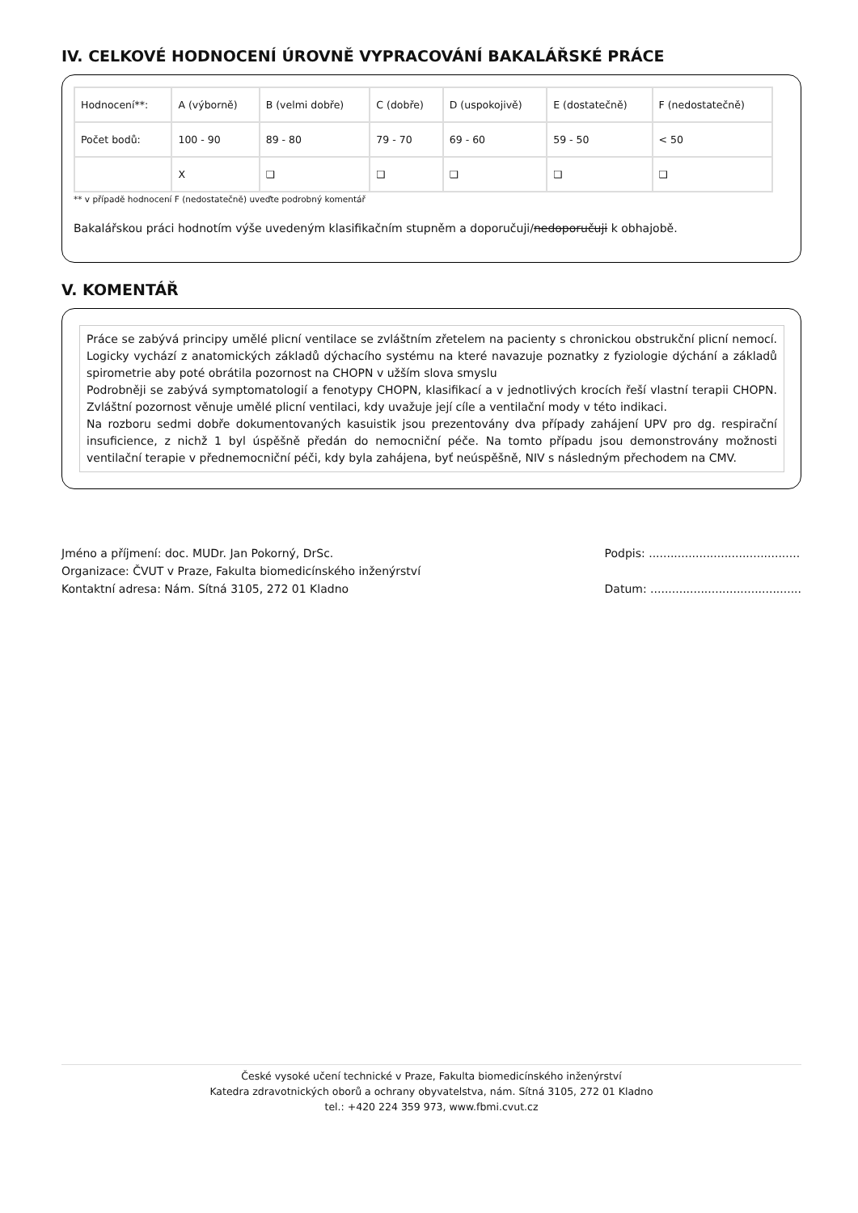IV. CELKOVÉ HODNOCENÍ ÚROVNĚ VYPRACOVÁNÍ BAKALÁŘSKÉ PRÁCE
| Hodnocení**: | A (výborně) | B (velmi dobře) | C (dobře) | D (uspokojivě) | E (dostatečně) | F (nedostatečně) |
| Počet bodů: | 100 - 90 | 89 - 80 | 79 - 70 | 69 - 60 | 59 - 50 | < 50 |
| | X | ❑ | ❑ | ❑ | ❑ | ❑ |
** v případě hodnocení F (nedostatečně) uveďte podrobný komentář
Bakalářskou práci hodnotím výše uvedeným klasifikačním stupněm a doporučuji/nedoporučuji k obhajobě.
V. KOMENTÁŘ
Práce se zabývá principy umělé plicní ventilace se zvláštním zřetelem na pacienty s chronickou obstrukční plicní nemocí. Logicky vychází z anatomických základů dýchacího systému na které navazuje poznatky z fyziologie dýchání a základů spirometrie aby poté obrátila pozornost na CHOPN v užším slova smyslu
Podrobněji se zabývá symptomatologií a fenotypy CHOPN, klasifikací a v jednotlivých krocích řeší vlastní terapii CHOPN. Zvláštní pozornost věnuje umělé plicní ventilaci, kdy uvažuje její cíle a ventilační mody v této indikaci.
Na rozboru sedmi dobře dokumentovaných kasuistik jsou prezentovány dva případy zahájení UPV pro dg. respirační insuficience, z nichž 1 byl úspěšně předán do nemocniční péče. Na tomto případu jsou demonstrovány možnosti ventilační terapie v přednemocniční péči, kdy byla zahájena, byť neúspěšně, NIV s následným přechodem na CMV.
Jméno a příjmení: doc. MUDr. Jan Pokorný, DrSc.
Organizace: ČVUT v Praze, Fakulta biomedicínského inženýrství
Kontaktní adresa: Nám. Sítná 3105, 272 01 Kladno
Podpis: ..........................................
Datum: ..........................................
České vysoké učení technické v Praze, Fakulta biomedicínského inženýrství
Katedra zdravotnických oborů a ochrany obyvatelstva, nám. Sítná 3105, 272 01 Kladno
tel.: +420 224 359 973, www.fbmi.cvut.cz